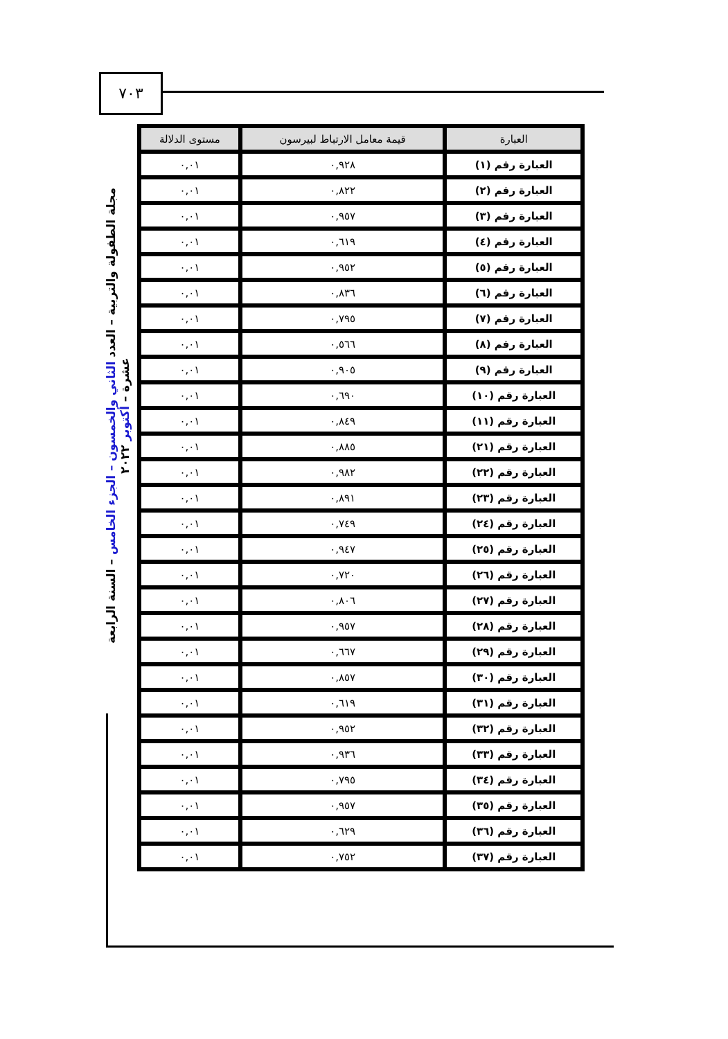٧٠٣
مجلة الطفولة والتربية – العدد الثاني والخمسون – الجزء الخامس – السنة الرابعة عشرة – أكتوبر ٢٠٢٢
| العبارة | قيمة معامل الارتباط لبيرسون | مستوى الدلالة |
| --- | --- | --- |
| العبارة رقم (١) | ٠,٩٢٨ | ٠,٠١ |
| العبارة رقم (٢) | ٠,٨٢٢ | ٠,٠١ |
| العبارة رقم (٣) | ٠,٩٥٧ | ٠,٠١ |
| العبارة رقم (٤) | ٠,٦١٩ | ٠,٠١ |
| العبارة رقم (٥) | ٠,٩٥٢ | ٠,٠١ |
| العبارة رقم (٦) | ٠,٨٣٦ | ٠,٠١ |
| العبارة رقم (٧) | ٠,٧٩٥ | ٠,٠١ |
| العبارة رقم (٨) | ٠,٥٦٦ | ٠,٠١ |
| العبارة رقم (٩) | ٠,٩٠٥ | ٠,٠١ |
| العبارة رقم (١٠) | ٠,٦٩٠ | ٠,٠١ |
| العبارة رقم (١١) | ٠,٨٤٩ | ٠,٠١ |
| العبارة رقم (٢١) | ٠,٨٨٥ | ٠,٠١ |
| العبارة رقم (٢٢) | ٠,٩٨٢ | ٠,٠١ |
| العبارة رقم (٢٣) | ٠,٨٩١ | ٠,٠١ |
| العبارة رقم (٢٤) | ٠,٧٤٩ | ٠,٠١ |
| العبارة رقم (٢٥) | ٠,٩٤٧ | ٠,٠١ |
| العبارة رقم (٢٦) | ٠,٧٢٠ | ٠,٠١ |
| العبارة رقم (٢٧) | ٠,٨٠٦ | ٠,٠١ |
| العبارة رقم (٢٨) | ٠,٩٥٧ | ٠,٠١ |
| العبارة رقم (٢٩) | ٠,٦٦٧ | ٠,٠١ |
| العبارة رقم (٣٠) | ٠,٨٥٧ | ٠,٠١ |
| العبارة رقم (٣١) | ٠,٦١٩ | ٠,٠١ |
| العبارة رقم (٣٢) | ٠,٩٥٢ | ٠,٠١ |
| العبارة رقم (٣٣) | ٠,٩٣٦ | ٠,٠١ |
| العبارة رقم (٣٤) | ٠,٧٩٥ | ٠,٠١ |
| العبارة رقم (٣٥) | ٠,٩٥٧ | ٠,٠١ |
| العبارة رقم (٣٦) | ٠,٦٢٩ | ٠,٠١ |
| العبارة رقم (٣٧) | ٠,٧٥٢ | ٠,٠١ |